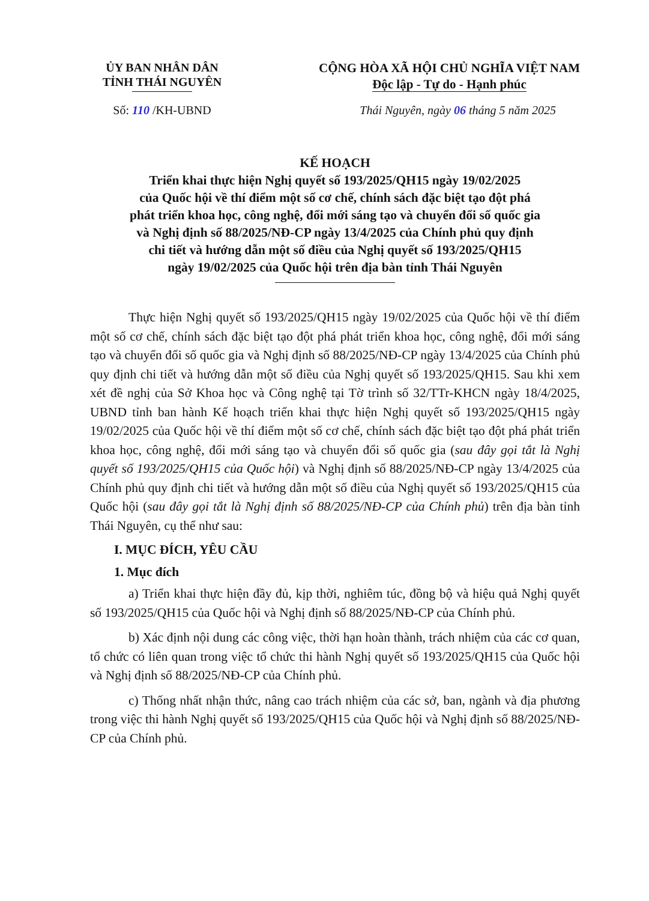ỦY BAN NHÂN DÂN
TỈNH THÁI NGUYÊN
CỘNG HÒA XÃ HỘI CHỦ NGHĨA VIỆT NAM
Độc lập - Tự do - Hạnh phúc
Số: 110 /KH-UBND Thái Nguyên, ngày 06 tháng 5 năm 2025
KẾ HOẠCH
Triển khai thực hiện Nghị quyết số 193/2025/QH15 ngày 19/02/2025
của Quốc hội về thí điểm một số cơ chế, chính sách đặc biệt tạo đột phá
phát triển khoa học, công nghệ, đổi mới sáng tạo và chuyển đổi số quốc gia
và Nghị định số 88/2025/NĐ-CP ngày 13/4/2025 của Chính phủ quy định
chi tiết và hướng dẫn một số điều của Nghị quyết số 193/2025/QH15
ngày 19/02/2025 của Quốc hội trên địa bàn tỉnh Thái Nguyên
Thực hiện Nghị quyết số 193/2025/QH15 ngày 19/02/2025 của Quốc hội về thí điểm một số cơ chế, chính sách đặc biệt tạo đột phá phát triển khoa học, công nghệ, đổi mới sáng tạo và chuyển đổi số quốc gia và Nghị định số 88/2025/NĐ-CP ngày 13/4/2025 của Chính phủ quy định chi tiết và hướng dẫn một số điều của Nghị quyết số 193/2025/QH15. Sau khi xem xét đề nghị của Sở Khoa học và Công nghệ tại Tờ trình số 32/TTr-KHCN ngày 18/4/2025, UBND tỉnh ban hành Kế hoạch triển khai thực hiện Nghị quyết số 193/2025/QH15 ngày 19/02/2025 của Quốc hội về thí điểm một số cơ chế, chính sách đặc biệt tạo đột phá phát triển khoa học, công nghệ, đổi mới sáng tạo và chuyển đổi số quốc gia (sau đây gọi tắt là Nghị quyết số 193/2025/QH15 của Quốc hội) và Nghị định số 88/2025/NĐ-CP ngày 13/4/2025 của Chính phủ quy định chi tiết và hướng dẫn một số điều của Nghị quyết số 193/2025/QH15 của Quốc hội (sau đây gọi tắt là Nghị định số 88/2025/NĐ-CP của Chính phủ) trên địa bàn tỉnh Thái Nguyên, cụ thể như sau:
I. MỤC ĐÍCH, YÊU CẦU
1. Mục đích
a) Triển khai thực hiện đầy đủ, kịp thời, nghiêm túc, đồng bộ và hiệu quả Nghị quyết số 193/2025/QH15 của Quốc hội và Nghị định số 88/2025/NĐ-CP của Chính phủ.
b) Xác định nội dung các công việc, thời hạn hoàn thành, trách nhiệm của các cơ quan, tổ chức có liên quan trong việc tổ chức thi hành Nghị quyết số 193/2025/QH15 của Quốc hội và Nghị định số 88/2025/NĐ-CP của Chính phủ.
c) Thống nhất nhận thức, nâng cao trách nhiệm của các sở, ban, ngành và địa phương trong việc thi hành Nghị quyết số 193/2025/QH15 của Quốc hội và Nghị định số 88/2025/NĐ-CP của Chính phủ.